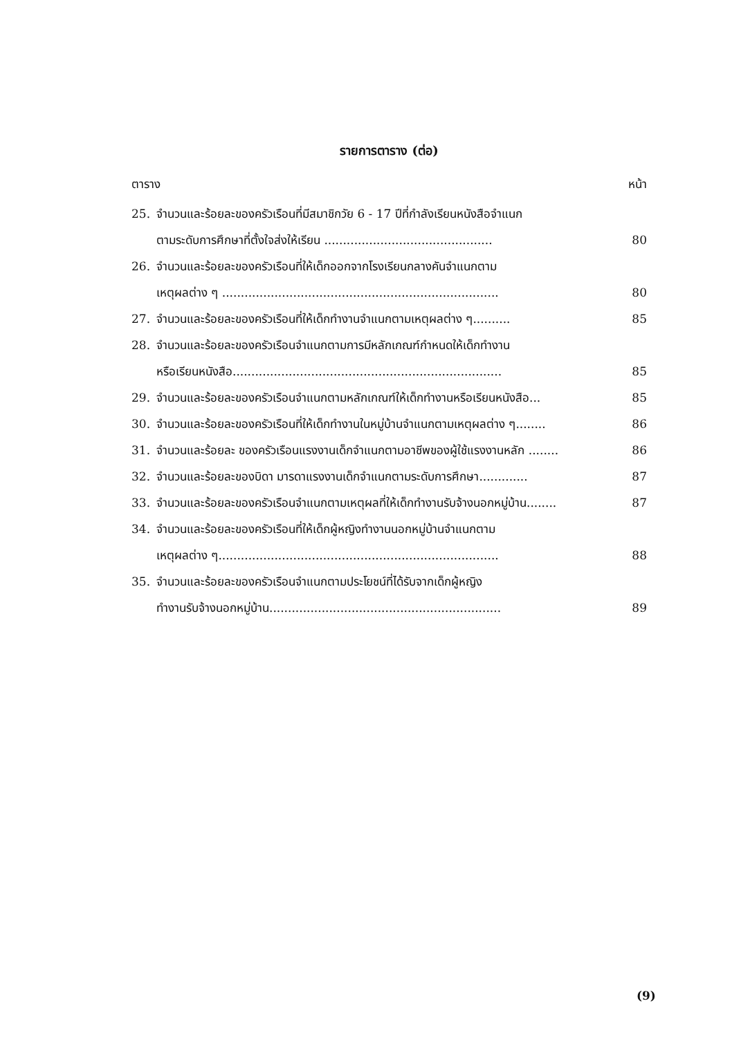รายการตาราง (ต่อ)
ตาราง หน้า
25. จำนวนและร้อยละของครัวเรือนที่มีสมาชิกวัย 6 - 17 ปีที่กำลังเรียนหนังสือจำแนก
ตามระดับการศึกษาที่ตั้งใจส่งให้เรียน ............................................. 80
26. จำนวนและร้อยละของครัวเรือนที่ให้เด็กออกจากโรงเรียนกลางคันจำแนกตาม
เหตุผลต่าง ๆ .......................................................................... 80
27. จำนวนและร้อยละของครัวเรือนที่ให้เด็กทำงานจำแนกตามเหตุผลต่าง ๆ.......... 85
28. จำนวนและร้อยละของครัวเรือนจำแนกตามการมีหลักเกณฑ์กำหนดให้เด็กทำงาน
หรือเรียนหนังสือ........................................................................ 85
29. จำนวนและร้อยละของครัวเรือนจำแนกตามหลักเกณฑ์ให้เด็กทำงานหรือเรียนหนังสือ... 85
30. จำนวนและร้อยละของครัวเรือนที่ให้เด็กทำงานในหมู่บ้านจำแนกตามเหตุผลต่าง ๆ........ 86
31. จำนวนและร้อยละ ของครัวเรือนแรงงานเด็กจำแนกตามอาชีพของผู้ใช้แรงงานหลัก ........ 86
32. จำนวนและร้อยละของบิดา มารดาแรงงานเด็กจำแนกตามระดับการศึกษา............. 87
33. จำนวนและร้อยละของครัวเรือนจำแนกตามเหตุผลที่ให้เด็กทำงานรับจ้างนอกหมู่บ้าน........ 87
34. จำนวนและร้อยละของครัวเรือนที่ให้เด็กผู้หญิงทำงานนอกหมู่บ้านจำแนกตาม
เหตุผลต่าง ๆ........................................................................... 88
35. จำนวนและร้อยละของครัวเรือนจำแนกตามประโยชน์ที่ได้รับจากเด็กผู้หญิง
ทำงานรับจ้างนอกหมู่บ้าน.............................................................. 89
(9)